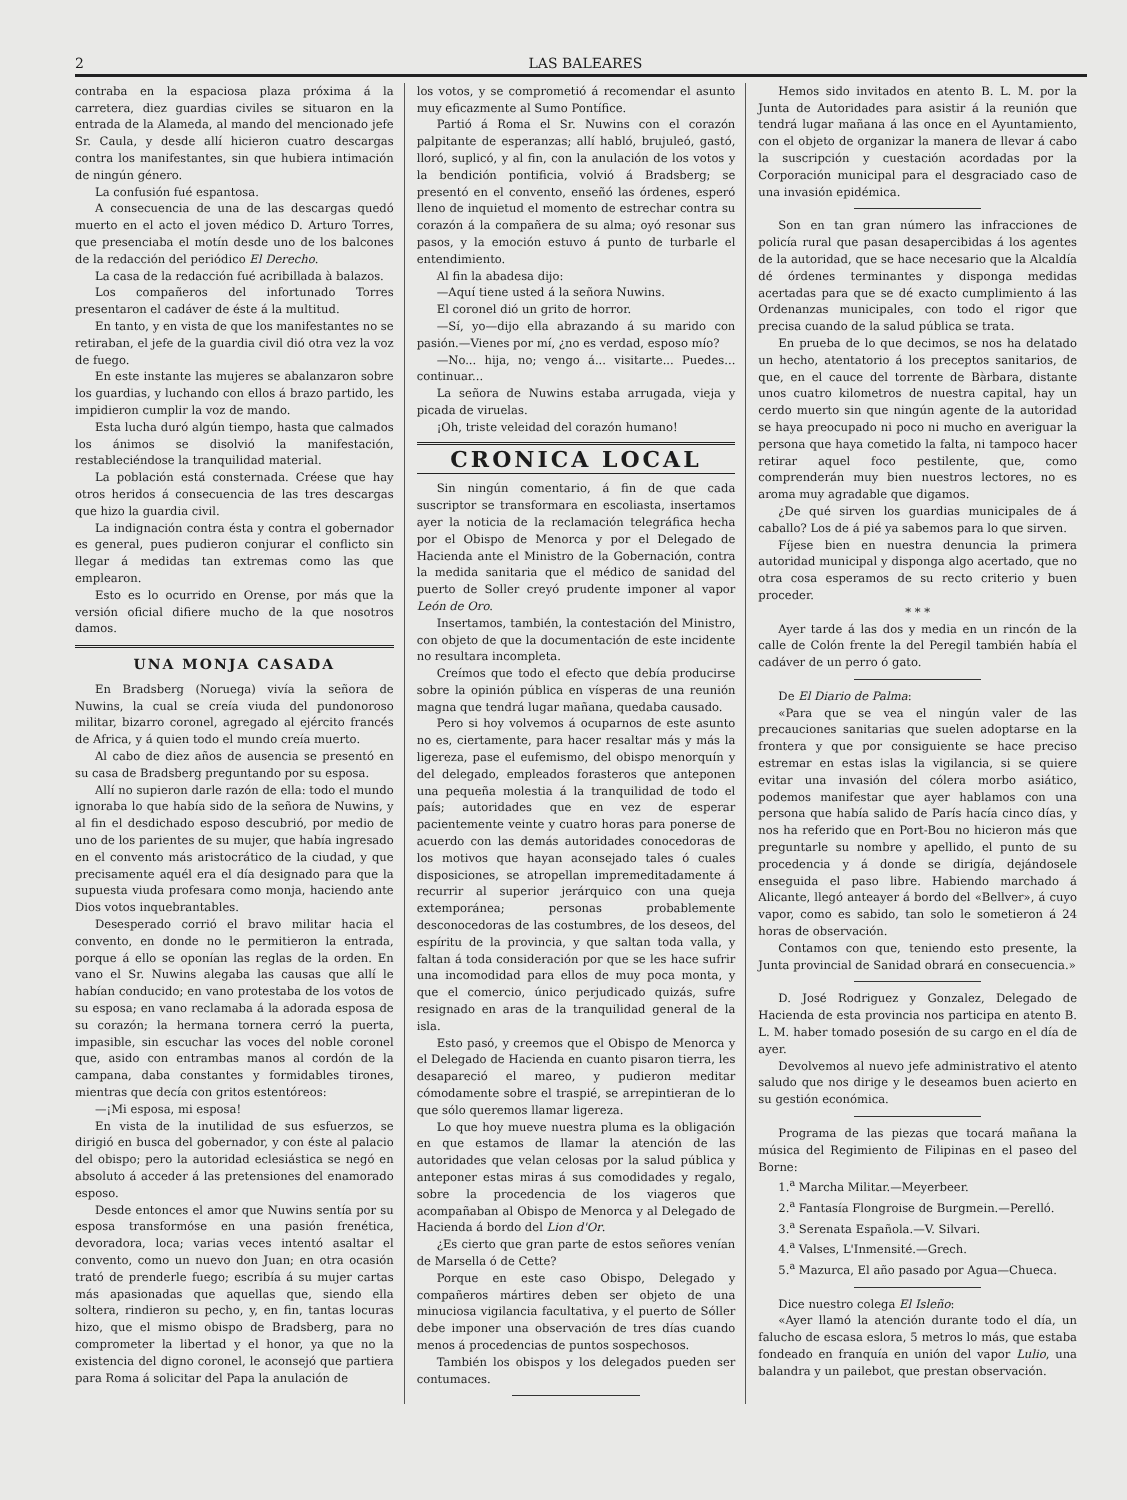2 LAS BALEARES
contraba en la espaciosa plaza próxima á la carretera, diez guardias civiles se situaron en la entrada de la Alameda, al mando del mencionado jefe Sr. Caula, y desde allí hicieron cuatro descargas contra los manifestantes, sin que hubiera intimación de ningún género.
La confusión fué espantosa.
A consecuencia de una de las descargas quedó muerto en el acto el joven médico D. Arturo Torres, que presenciaba el motín desde uno de los balcones de la redacción del periódico El Derecho.
La casa de la redacción fué acribillada à balazos.
Los compañeros del infortunado Torres presentaron el cadáver de éste á la multitud.
En tanto, y en vista de que los manifestantes no se retiraban, el jefe de la guardia civil dió otra vez la voz de fuego.
En este instante las mujeres se abalanzaron sobre los guardias, y luchando con ellos á brazo partido, les impidieron cumplir la voz de mando.
Esta lucha duró algún tiempo, hasta que calmados los ánimos se disolvió la manifestación, restableciéndose la tranquilidad material.
La población está consternada. Créese que hay otros heridos á consecuencia de las tres descargas que hizo la guardia civil.
La indignación contra ésta y contra el gobernador es general, pues pudieron conjurar el conflicto sin llegar á medidas tan extremas como las que emplearon.
Esto es lo ocurrido en Orense, por más que la versión oficial difiere mucho de la que nosotros damos.
UNA MONJA CASADA
En Bradsberg (Noruega) vivía la señora de Nuwins, la cual se creía viuda del pundonoroso militar, bizarro coronel, agregado al ejército francés de Africa, y á quien todo el mundo creía muerto.
Al cabo de diez años de ausencia se presentó en su casa de Bradsberg preguntando por su esposa.
Allí no supieron darle razón de ella: todo el mundo ignoraba lo que había sido de la señora de Nuwins, y al fin el desdichado esposo descubrió, por medio de uno de los parientes de su mujer, que había ingresado en el convento más aristocrático de la ciudad, y que precisamente aquél era el día designado para que la supuesta viuda profesara como monja, haciendo ante Dios votos inquebrantables.
Desesperado corrió el bravo militar hacia el convento, en donde no le permitieron la entrada, porque á ello se oponían las reglas de la orden. En vano el Sr. Nuwins alegaba las causas que allí le habían conducido; en vano protestaba de los votos de su esposa; en vano reclamaba á la adorada esposa de su corazón; la hermana tornera cerró la puerta, impasible, sin escuchar las voces del noble coronel que, asido con entrambas manos al cordón de la campana, daba constantes y formidables tirones, mientras que decía con gritos estentóreos:
—¡Mi esposa, mi esposa!
En vista de la inutilidad de sus esfuerzos, se dirigió en busca del gobernador, y con éste al palacio del obispo; pero la autoridad eclesiástica se negó en absoluto á acceder á las pretensiones del enamorado esposo.
Desde entonces el amor que Nuwins sentía por su esposa transformóse en una pasión frenética, devoradora, loca; varias veces intentó asaltar el convento, como un nuevo don Juan; en otra ocasión trató de prenderle fuego; escribía á su mujer cartas más apasionadas que aquellas que, siendo ella soltera, rindieron su pecho, y, en fin, tantas locuras hizo, que el mismo obispo de Bradsberg, para no comprometer la libertad y el honor, ya que no la existencia del digno coronel, le aconsejó que partiera para Roma á solicitar del Papa la anulación de
los votos, y se comprometió á recomendar el asunto muy eficazmente al Sumo Pontífice.
Partió á Roma el Sr. Nuwins con el corazón palpitante de esperanzas; allí habló, brujuleó, gastó, lloró, suplicó, y al fin, con la anulación de los votos y la bendición pontificia, volvió á Bradsberg; se presentó en el convento, enseñó las órdenes, esperó lleno de inquietud el momento de estrechar contra su corazón á la compañera de su alma; oyó resonar sus pasos, y la emoción estuvo á punto de turbarle el entendimiento.
Al fin la abadesa dijo:
—Aquí tiene usted á la señora Nuwins.
El coronel dió un grito de horror.
—Sí, yo—dijo ella abrazando á su marido con pasión.—Vienes por mí, ¿no es verdad, esposo mío?
—No... hija, no; vengo á... visitarte... Puedes... continuar...
La señora de Nuwins estaba arrugada, vieja y picada de viruelas.
¡Oh, triste veleidad del corazón humano!
CRONICA LOCAL
Sin ningún comentario, á fin de que cada suscriptor se transformara en escoliasta, insertamos ayer la noticia de la reclamación telegráfica hecha por el Obispo de Menorca y por el Delegado de Hacienda ante el Ministro de la Gobernación, contra la medida sanitaria que el médico de sanidad del puerto de Soller creyó prudente imponer al vapor León de Oro.
Insertamos, también, la contestación del Ministro, con objeto de que la documentación de este incidente no resultara incompleta.
Creímos que todo el efecto que debía producirse sobre la opinión pública en vísperas de una reunión magna que tendrá lugar mañana, quedaba causado.
Pero si hoy volvemos á ocuparnos de este asunto no es, ciertamente, para hacer resaltar más y más la ligereza, pase el eufemismo, del obispo menorquín y del delegado, empleados forasteros que anteponen una pequeña molestia á la tranquilidad de todo el país; autoridades que en vez de esperar pacientemente veinte y cuatro horas para ponerse de acuerdo con las demás autoridades conocedoras de los motivos que hayan aconsejado tales ó cuales disposiciones, se atropellan impremeditadamente á recurrir al superior jerárquico con una queja extemporánea; personas probablemente desconocedoras de las costumbres, de los deseos, del espíritu de la provincia, y que saltan toda valla, y faltan á toda consideración por que se les hace sufrir una incomodidad para ellos de muy poca monta, y que el comercio, único perjudicado quizás, sufre resignado en aras de la tranquilidad general de la isla.
Esto pasó, y creemos que el Obispo de Menorca y el Delegado de Hacienda en cuanto pisaron tierra, les desapareció el mareo, y pudieron meditar cómodamente sobre el traspié, se arrepintieran de lo que sólo queremos llamar ligereza.
Lo que hoy mueve nuestra pluma es la obligación en que estamos de llamar la atención de las autoridades que velan celosas por la salud pública y anteponer estas miras á sus comodidades y regalo, sobre la procedencia de los viageros que acompañaban al Obispo de Menorca y al Delegado de Hacienda á bordo del Lion d'Or.
¿Es cierto que gran parte de estos señores venían de Marsella ó de Cette?
Porque en este caso Obispo, Delegado y compañeros mártires deben ser objeto de una minuciosa vigilancia facultativa, y el puerto de Sóller debe imponer una observación de tres días cuando menos á procedencias de puntos sospechosos.
También los obispos y los delegados pueden ser contumaces.
Hemos sido invitados en atento B. L. M. por la Junta de Autoridades para asistir á la reunión que tendrá lugar mañana á las once en el Ayuntamiento, con el objeto de organizar la manera de llevar á cabo la suscripción y cuestación acordadas por la Corporación municipal para el desgraciado caso de una invasión epidémica.
Son en tan gran número las infracciones de policía rural que pasan desapercibidas á los agentes de la autoridad, que se hace necesario que la Alcaldía dé órdenes terminantes y disponga medidas acertadas para que se dé exacto cumplimiento á las Ordenanzas municipales, con todo el rigor que precisa cuando de la salud pública se trata.
En prueba de lo que decimos, se nos ha delatado un hecho, atentatorio á los preceptos sanitarios, de que, en el cauce del torrente de Bàrbara, distante unos cuatro kilometros de nuestra capital, hay un cerdo muerto sin que ningún agente de la autoridad se haya preocupado ni poco ni mucho en averiguar la persona que haya cometido la falta, ni tampoco hacer retirar aquel foco pestilente, que, como comprenderán muy bien nuestros lectores, no es aroma muy agradable que digamos.
¿De qué sirven los guardias municipales de á caballo? Los de á pié ya sabemos para lo que sirven.
Fíjese bien en nuestra denuncia la primera autoridad municipal y disponga algo acertado, que no otra cosa esperamos de su recto criterio y buen proceder.
* * *
Ayer tarde á las dos y media en un rincón de la calle de Colón frente la del Peregil también había el cadáver de un perro ó gato.
De El Diario de Palma:
«Para que se vea el ningún valer de las precauciones sanitarias que suelen adoptarse en la frontera y que por consiguiente se hace preciso estremar en estas islas la vigilancia, si se quiere evitar una invasión del cólera morbo asiático, podemos manifestar que ayer hablamos con una persona que había salido de París hacía cinco días, y nos ha referido que en Port-Bou no hicieron más que preguntarle su nombre y apellido, el punto de su procedencia y á donde se dirigía, dejándosele enseguida el paso libre. Habiendo marchado á Alicante, llegó anteayer á bordo del «Bellver», á cuyo vapor, como es sabido, tan solo le sometieron á 24 horas de observación.
Contamos con que, teniendo esto presente, la Junta provincial de Sanidad obrará en consecuencia.»
D. José Rodriguez y Gonzalez, Delegado de Hacienda de esta provincia nos participa en atento B. L. M. haber tomado posesión de su cargo en el día de ayer.
Devolvemos al nuevo jefe administrativo el atento saludo que nos dirige y le deseamos buen acierto en su gestión económica.
Programa de las piezas que tocará mañana la música del Regimiento de Filipinas en el paseo del Borne:
1.<sup>a</sup> Marcha Militar.—Meyerbeer.
2.<sup>a</sup> Fantasía Flongroise de Burgmein.—Perelló.
3.<sup>a</sup> Serenata Española.—V. Silvari.
4.<sup>a</sup> Valses, L'Inmensité.—Grech.
5.<sup>a</sup> Mazurca, El año pasado por Agua—Chueca.
Dice nuestro colega El Isleño:
«Ayer llamó la atención durante todo el día, un falucho de escasa eslora, 5 metros lo más, que estaba fondeado en franquía en unión del vapor Lulio, una balandra y un pailebot, que prestan observación.